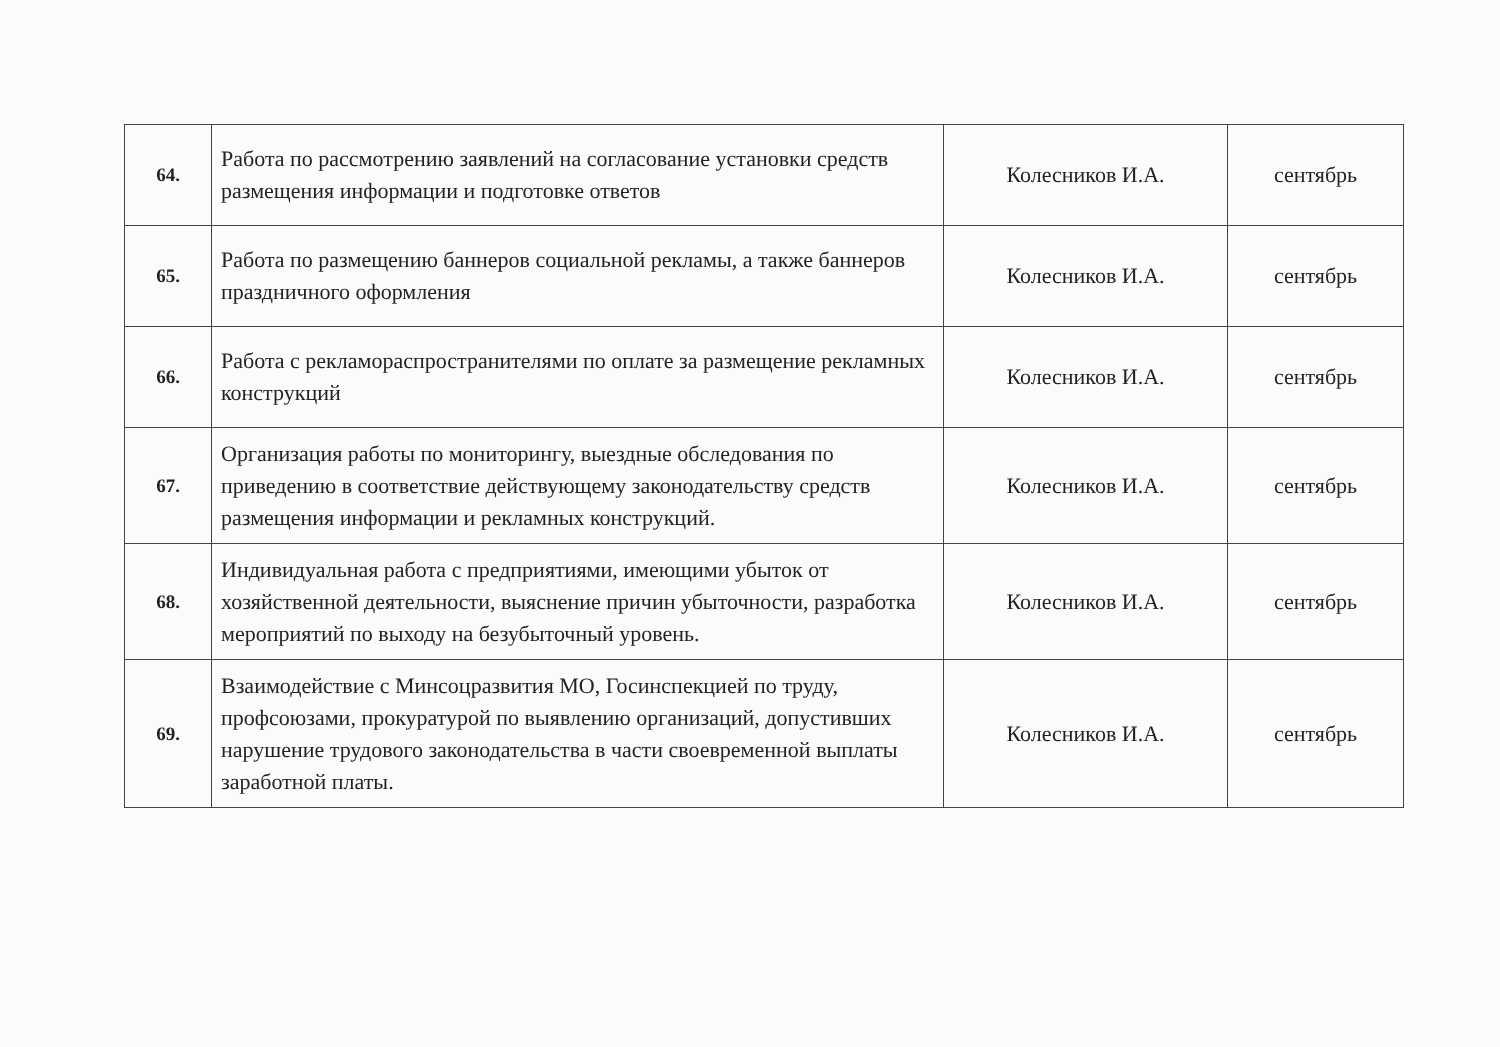| 64. | Работа по рассмотрению заявлений на согласование установки средств размещения информации и подготовке ответов | Колесников И.А. | сентябрь |
| 65. | Работа по размещению баннеров социальной рекламы, а также баннеров праздничного оформления | Колесников И.А. | сентябрь |
| 66. | Работа с рекламораспространителями по оплате за размещение рекламных конструкций | Колесников И.А. | сентябрь |
| 67. | Организация работы по мониторингу, выездные обследования по приведению в соответствие действующему законодательству средств размещения информации и рекламных конструкций. | Колесников И.А. | сентябрь |
| 68. | Индивидуальная работа с предприятиями, имеющими убыток от хозяйственной деятельности, выяснение причин убыточности, разработка мероприятий по выходу на безубыточный уровень. | Колесников И.А. | сентябрь |
| 69. | Взаимодействие с Минсоцразвития МО, Госинспекцией по труду, профсоюзами, прокуратурой по выявлению организаций, допустивших нарушение трудового законодательства в части своевременной выплаты заработной платы. | Колесников И.А. | сентябрь |